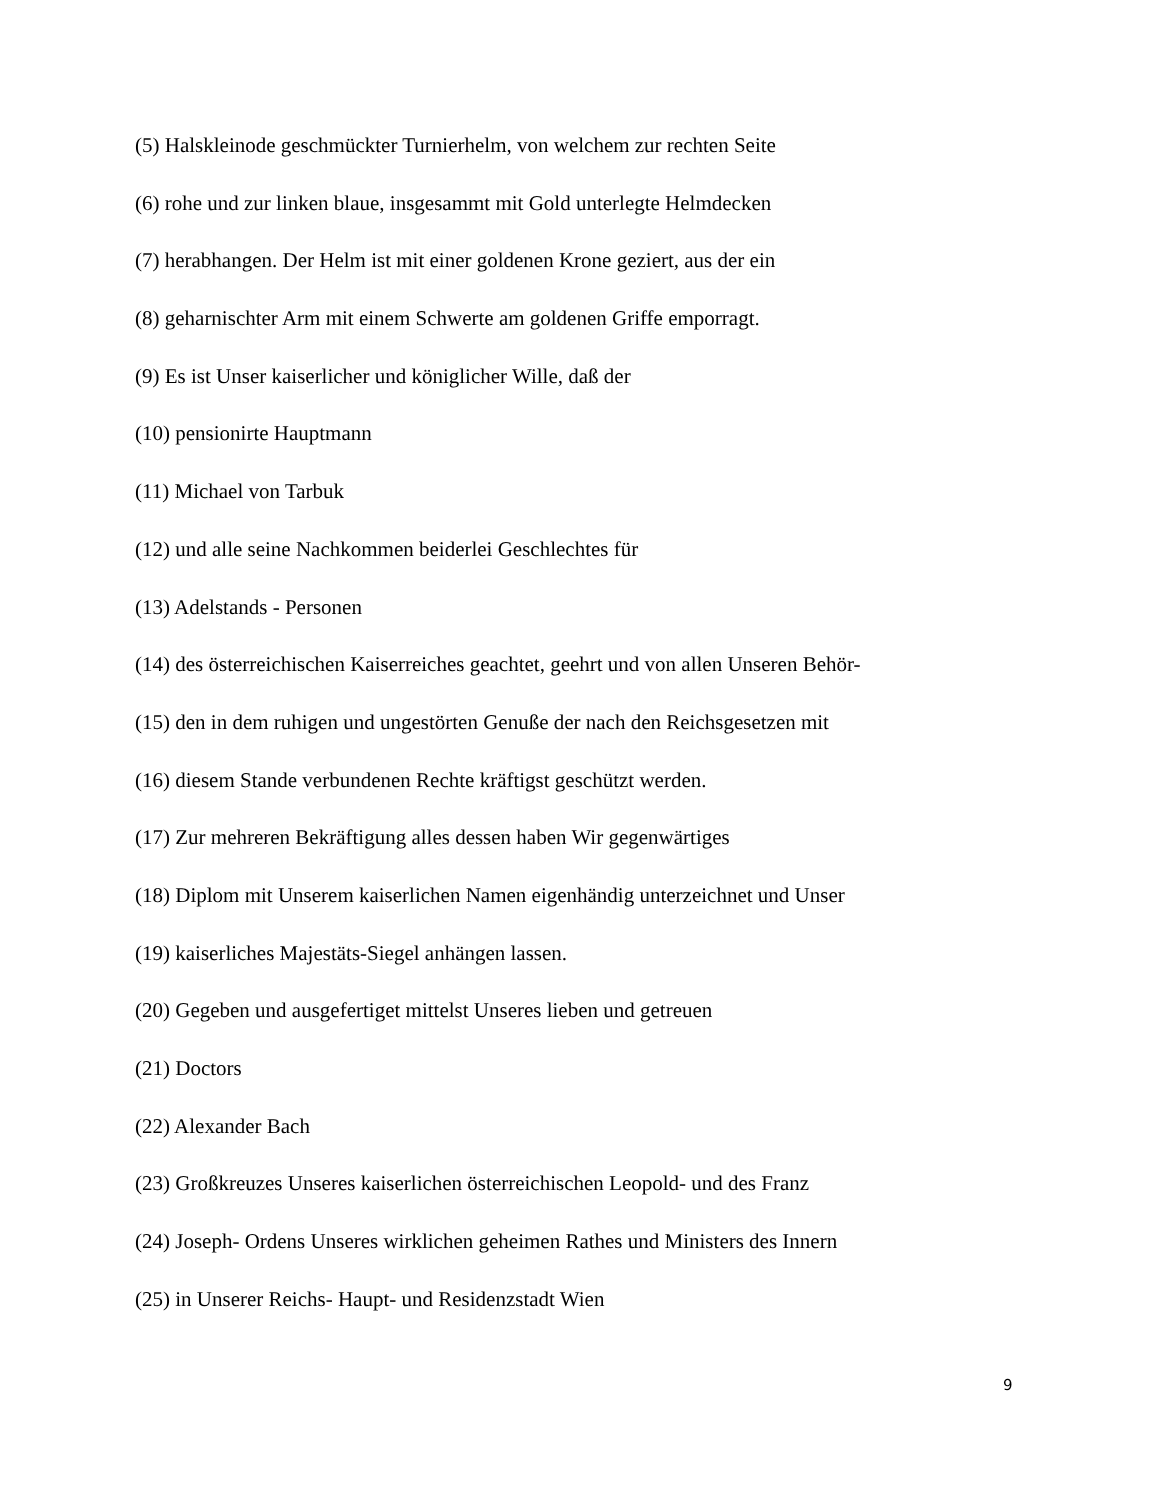(5) Halskleinode geschmückter Turnierhelm, von welchem zur rechten Seite
(6) rohe und zur linken blaue, insgesammt mit Gold unterlegte Helmdecken
(7) herabhangen. Der Helm ist mit einer goldenen Krone geziert, aus der ein
(8) geharnischter Arm mit einem Schwerte am goldenen Griffe emporragt.
(9) Es ist Unser kaiserlicher und königlicher Wille, daß der
(10) pensionirte Hauptmann
(11) Michael von Tarbuk
(12) und alle seine Nachkommen beiderlei Geschlechtes für
(13) Adelstands - Personen
(14) des österreichischen Kaiserreiches geachtet, geehrt und von allen Unseren Behör-
(15) den in dem ruhigen und ungestörten Genuße der nach den Reichsgesetzen mit
(16) diesem Stande verbundenen Rechte kräftigst geschützt werden.
(17) Zur mehreren Bekräftigung alles dessen haben Wir gegenwärtiges
(18) Diplom mit Unserem kaiserlichen Namen eigenhändig unterzeichnet und Unser
(19) kaiserliches Majestäts-Siegel anhängen lassen.
(20) Gegeben und ausgefertiget mittelst Unseres lieben und getreuen
(21) Doctors
(22) Alexander Bach
(23) Großkreuzes Unseres kaiserlichen österreichischen Leopold- und des Franz
(24) Joseph- Ordens Unseres wirklichen geheimen Rathes und Ministers des Innern
(25) in Unserer Reichs- Haupt- und Residenzstadt Wien
9